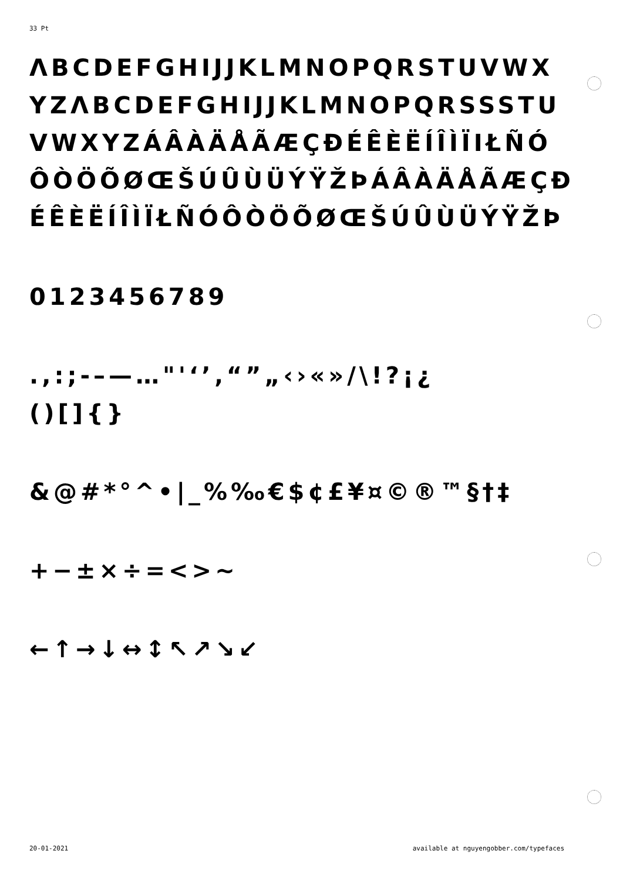33 Pt
ΛBCDEFGHIJJKLMNOPQRSTUVWX YZΛBCDEFGHIJJKLMNOPQRSSSTU VWXYZÁÂÀÄÅÃÆÇĐÉÊÈËÍÎÌÏIŁÑÓ ÔÒÖÕØŒŠÚÛÙÜÝŸŽÞÁÂÀÄÅÃÆÇĐ ÉÊÈËÍÎÌÏŁÑÓÔÒÖÕØŒŠÚÛÙÜÝŸŽÞ
0123456789
.,:;-–—…"'‘’‚“”„‹›«»/\!?¡¿
()[]{}
&@#*°^•|_%‰€$¢£¥¤©®™§†‡
+−±×÷=<>~
←↑→↓↔↕↖↗↘↙
20-01-2021 available at nguyengobber.com/typefaces